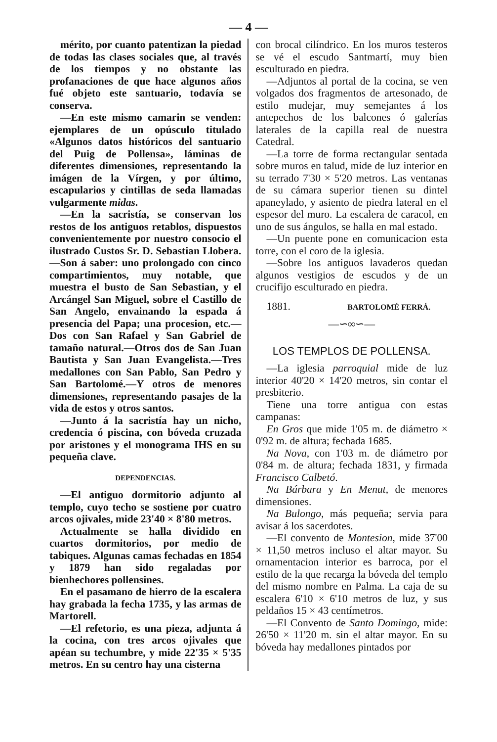— 4 —
mérito, por cuanto patentizan la piedad de todas las clases sociales que, al través de los tiempos y no obstante las profanaciones de que hace algunos años fué objeto este santuario, todavía se conserva.
—En este mismo camarin se venden: ejemplares de un opúsculo titulado «Algunos datos históricos del santuario del Puig de Pollensa», láminas de diferentes dimensiones, representando la imágen de la Vírgen, y por último, escapularios y cintillas de seda llamadas vulgarmente midas.
—En la sacristía, se conservan los restos de los antiguos retablos, dispuestos convenientemente por nuestro consocio el ilustrado Custos Sr. D. Sebastian Llobera.—Son á saber: uno prolongado con cinco compartimientos, muy notable, que muestra el busto de San Sebastian, y el Arcángel San Miguel, sobre el Castillo de San Angelo, envainando la espada á presencia del Papa; una procesion, etc.—Dos con San Rafael y San Gabriel de tamaño natural.—Otros dos de San Juan Bautista y San Juan Evangelista.—Tres medallones con San Pablo, San Pedro y San Bartolomé.—Y otros de menores dimensiones, representando pasajes de la vida de estos y otros santos.
—Junto á la sacristía hay un nicho, credencia ó piscina, con bóveda cruzada por aristones y el monograma IHS en su pequeña clave.
DEPENDENCIAS.
—El antiguo dormitorio adjunto al templo, cuyo techo se sostiene por cuatro arcos ojivales, mide 23'40 × 8'80 metros.
Actualmente se halla dividido en cuartos dormitorios, por medio de tabiques. Algunas camas fechadas en 1854 y 1879 han sido regaladas por bienhechores pollensines.
En el pasamano de hierro de la escalera hay grabada la fecha 1735, y las armas de Martorell.
—El refetorio, es una pieza, adjunta á la cocina, con tres arcos ojivales que apéan su techumbre, y mide 22'35 × 5'35 metros. En su centro hay una cisterna
con brocal cilíndrico. En los muros testeros se vé el escudo Santmartí, muy bien esculturado en piedra.
—Adjuntos al portal de la cocina, se ven volgados dos fragmentos de artesonado, de estilo mudejar, muy semejantes á los antepechos de los balcones ó galerías laterales de la capilla real de nuestra Catedral.
—La torre de forma rectangular sentada sobre muros en talud, mide de luz interior en su terrado 7'30 × 5'20 metros. Las ventanas de su cámara superior tienen su dintel apaneylado, y asiento de piedra lateral en el espesor del muro. La escalera de caracol, en uno de sus ángulos, se halla en mal estado.
—Un puente pone en comunicacion esta torre, con el coro de la iglesia.
—Sobre los antiguos lavaderos quedan algunos vestigios de escudos y de un crucifijo esculturado en piedra.
1881. BARTOLOMÉ FERRÁ.
—∽∞∽—
LOS TEMPLOS DE POLLENSA.
—La iglesia parroquial mide de luz interior 40'20 × 14'20 metros, sin contar el presbiterio.
Tiene una torre antigua con estas campanas:
En Gros que mide 1'05 m. de diámetro × 0'92 m. de altura; fechada 1685.
Na Nova, con 1'03 m. de diámetro por 0'84 m. de altura; fechada 1831, y firmada Francisco Calbetó.
Na Bárbara y En Menut, de menores dimensiones.
Na Bulongo, más pequeña; servia para avisar á los sacerdotes.
—El convento de Montesion, mide 37'00 × 11,50 metros incluso el altar mayor. Su ornamentacion interior es barroca, por el estilo de la que recarga la bóveda del templo del mismo nombre en Palma. La caja de su escalera 6'10 × 6'10 metros de luz, y sus peldaños 15 × 43 centímetros.
—El Convento de Santo Domingo, mide: 26'50 × 11'20 m. sin el altar mayor. En su bóveda hay medallones pintados por